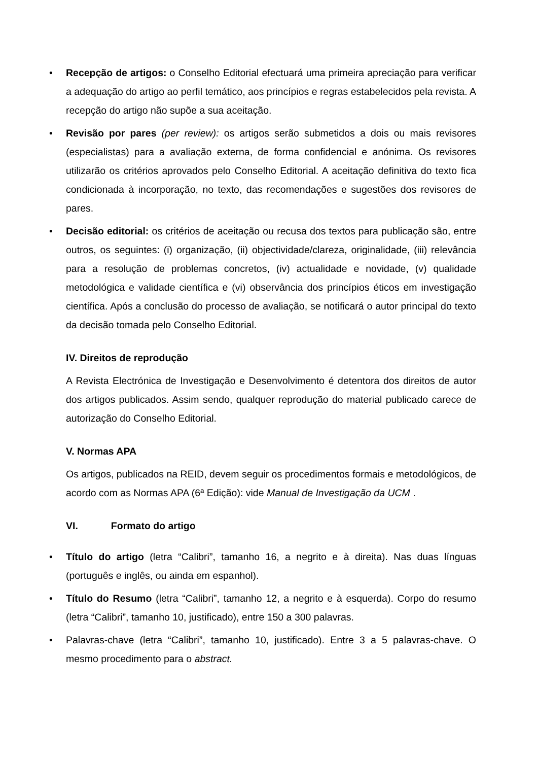• Recepção de artigos: o Conselho Editorial efectuará uma primeira apreciação para verificar a adequação do artigo ao perfil temático, aos princípios e regras estabelecidos pela revista. A recepção do artigo não supõe a sua aceitação.
• Revisão por pares (per review): os artigos serão submetidos a dois ou mais revisores (especialistas) para a avaliação externa, de forma confidencial e anónima. Os revisores utilizarão os critérios aprovados pelo Conselho Editorial. A aceitação definitiva do texto fica condicionada à incorporação, no texto, das recomendações e sugestões dos revisores de pares.
• Decisão editorial: os critérios de aceitação ou recusa dos textos para publicação são, entre outros, os seguintes: (i) organização, (ii) objectividade/clareza, originalidade, (iii) relevância para a resolução de problemas concretos, (iv) actualidade e novidade, (v) qualidade metodológica e validade científica e (vi) observância dos princípios éticos em investigação científica. Após a conclusão do processo de avaliação, se notificará o autor principal do texto da decisão tomada pelo Conselho Editorial.
IV. Direitos de reprodução
A Revista Electrónica de Investigação e Desenvolvimento é detentora dos direitos de autor dos artigos publicados. Assim sendo, qualquer reprodução do material publicado carece de autorização do Conselho Editorial.
V. Normas APA
Os artigos, publicados na REID, devem seguir os procedimentos formais e metodológicos, de acordo com as Normas APA (6ª Edição): vide Manual de Investigação da UCM .
VI. Formato do artigo
• Título do artigo (letra “Calibri”, tamanho 16, a negrito e à direita). Nas duas línguas (português e inglês, ou ainda em espanhol).
• Título do Resumo (letra “Calibri”, tamanho 12, a negrito e à esquerda). Corpo do resumo (letra “Calibri”, tamanho 10, justificado), entre 150 a 300 palavras.
• Palavras-chave (letra “Calibri”, tamanho 10, justificado). Entre 3 a 5 palavras-chave. O mesmo procedimento para o abstract.